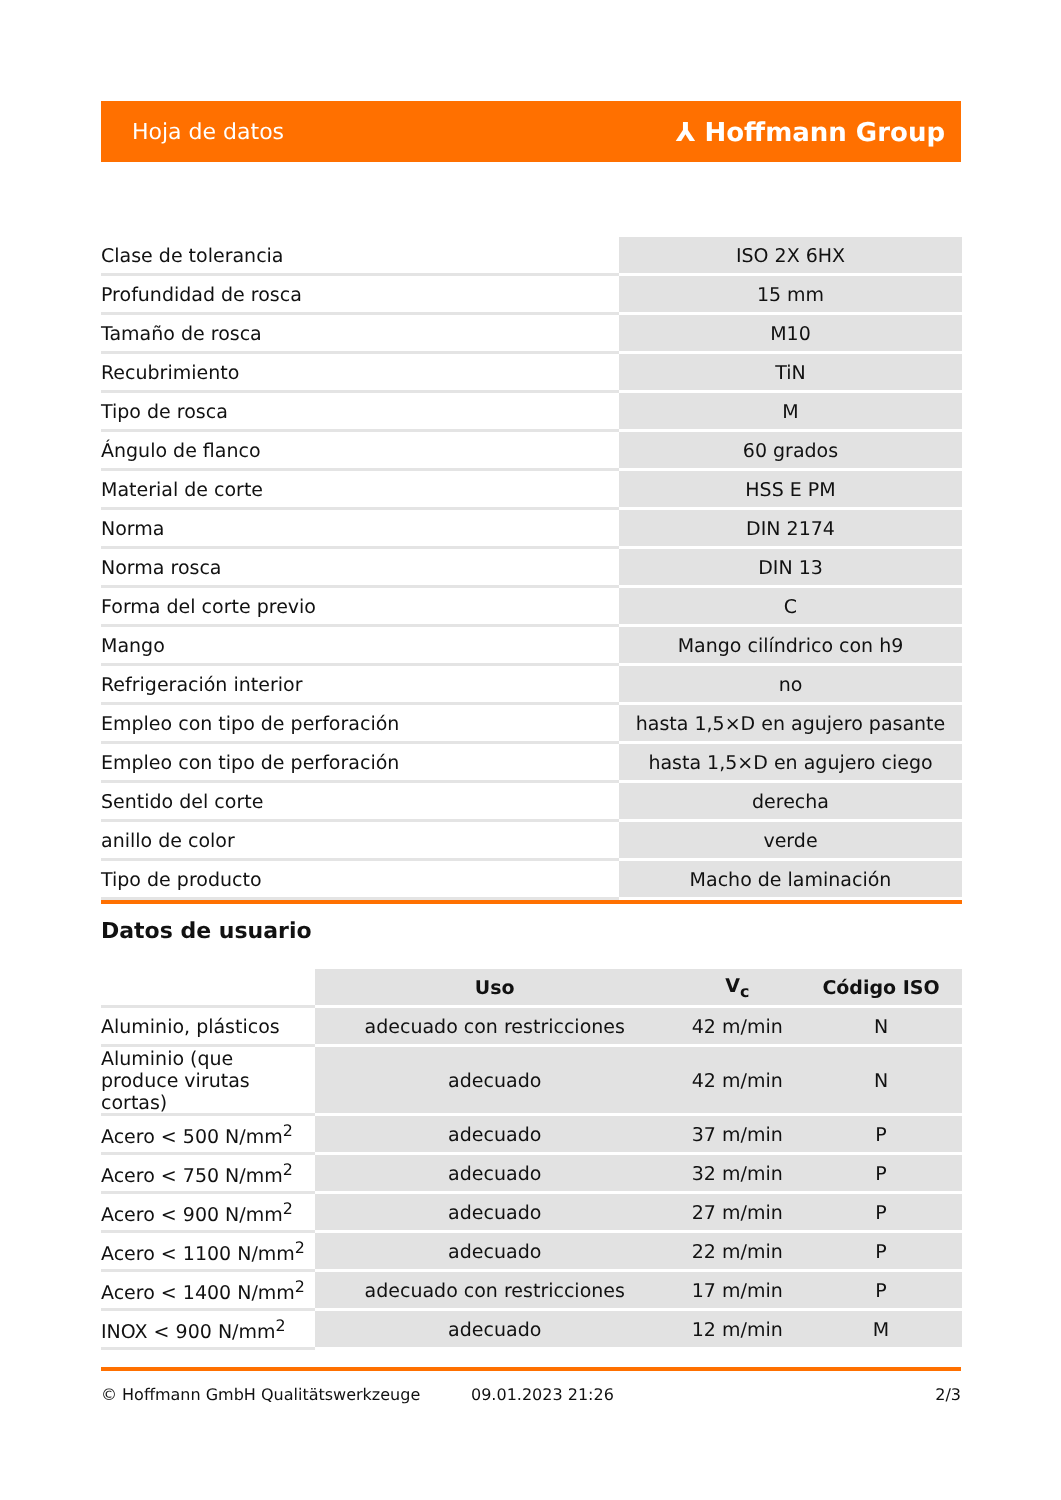Hoja de datos ⅄ Hoffmann Group
| Clase de tolerancia | ISO 2X 6HX |
| Profundidad de rosca | 15 mm |
| Tamaño de rosca | M10 |
| Recubrimiento | TiN |
| Tipo de rosca | M |
| Ángulo de flanco | 60 grados |
| Material de corte | HSS E PM |
| Norma | DIN 2174 |
| Norma rosca | DIN 13 |
| Forma del corte previo | C |
| Mango | Mango cilíndrico con h9 |
| Refrigeración interior | no |
| Empleo con tipo de perforación | hasta 1,5×D en agujero pasante |
| Empleo con tipo de perforación | hasta 1,5×D en agujero ciego |
| Sentido del corte | derecha |
| anillo de color | verde |
| Tipo de producto | Macho de laminación |
Datos de usuario
| | Uso | V<sub>c</sub> | Código ISO |
| --- | --- | --- | --- |
| Aluminio, plásticos | adecuado con restricciones | 42 m/min | N |
| Aluminio (que produce virutas cortas) | adecuado | 42 m/min | N |
| Acero < 500 N/mm<sup>2</sup> | adecuado | 37 m/min | P |
| Acero < 750 N/mm<sup>2</sup> | adecuado | 32 m/min | P |
| Acero < 900 N/mm<sup>2</sup> | adecuado | 27 m/min | P |
| Acero < 1100 N/mm<sup>2</sup> | adecuado | 22 m/min | P |
| Acero < 1400 N/mm<sup>2</sup> | adecuado con restricciones | 17 m/min | P |
| INOX < 900 N/mm<sup>2</sup> | adecuado | 12 m/min | M |
© Hoffmann GmbH Qualitätswerkzeuge 09.01.2023 21:26 2/3